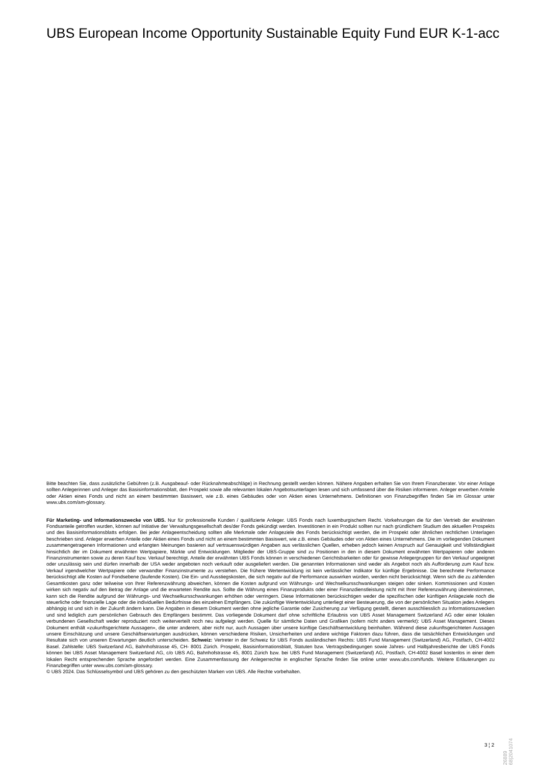UBS European Income Opportunity Sustainable Equity Fund EUR K-1-acc
Bitte beachten Sie, dass zusätzliche Gebühren (z.B. Ausgabeauf- oder Rücknahmeabschläge) in Rechnung gestellt werden können. Nähere Angaben erhalten Sie von Ihrem Finanzberater. Vor einer Anlage sollten Anlegerinnen und Anleger das Basisinformationsblatt, den Prospekt sowie alle relevanten lokalen Angebotsunterlagen lesen und sich umfassend über die Risiken informieren. Anleger erwerben Anteile oder Aktien eines Fonds und nicht an einem bestimmten Basiswert, wie z.B. eines Gebäudes oder von Aktien eines Unternehmens. Definitionen von Finanzbegriffen finden Sie im Glossar unter www.ubs.com/am-glossary.
Für Marketing- und Informationszwecke von UBS. Nur für professionelle Kunden / qualifizierte Anleger. UBS Fonds nach luxemburgischem Recht. Vorkehrungen die für den Vertrieb der erwähnten Fondsanteile getroffen wurden, können auf Initiative der Verwaltungsgesellschaft des/der Fonds gekündigt werden. Investitionen in ein Produkt sollten nur nach gründlichem Studium des aktuellen Prospekts und des Basisinformationsblatts erfolgen. Bei jeder Anlageentscheidung sollten alle Merkmale oder Anlageziele des Fonds berücksichtigt werden, die im Prospekt oder ähnlichen rechtlichen Unterlagen beschrieben sind. Anleger erwerben Anteile oder Aktien eines Fonds und nicht an einem bestimmten Basiswert, wie z.B. eines Gebäudes oder von Aktien eines Unternehmens. Die im vorliegenden Dokument zusammengetragenen Informationen und erlangten Meinungen basieren auf vertrauenswürdigen Angaben aus verlässlichen Quellen, erheben jedoch keinen Anspruch auf Genauigkeit und Vollständigkeit hinsichtlich der im Dokument erwähnten Wertpapiere, Märkte und Entwicklungen. Mitglieder der UBS-Gruppe sind zu Positionen in den in diesem Dokument erwähnten Wertpapieren oder anderen Finanzinstrumenten sowie zu deren Kauf bzw. Verkauf berechtigt. Anteile der erwähnten UBS Fonds können in verschiedenen Gerichtsbarkeiten oder für gewisse Anlegergruppen für den Verkauf ungeeignet oder unzulässig sein und dürfen innerhalb der USA weder angeboten noch verkauft oder ausgeliefert werden. Die genannten Informationen sind weder als Angebot noch als Aufforderung zum Kauf bzw. Verkauf irgendwelcher Wertpapiere oder verwandter Finanzinstrumente zu verstehen. Die frühere Wertentwicklung ist kein verlässlicher Indikator für künftige Ergebnisse. Die berechnete Performance berücksichtigt alle Kosten auf Fondsebene (laufende Kosten). Die Ein- und Ausstiegskosten, die sich negativ auf die Performance auswirken würden, werden nicht berücksichtigt. Wenn sich die zu zahlenden Gesamtkosten ganz oder teilweise von Ihrer Referenzwährung abweichen, können die Kosten aufgrund von Währungs- und Wechselkursschwankungen steigen oder sinken. Kommissionen und Kosten wirken sich negativ auf den Betrag der Anlage und die erwarteten Rendite aus. Sollte die Währung eines Finanzprodukts oder einer Finanzdienstleistung nicht mit Ihrer Referenzwährung übereinstimmen, kann sich die Rendite aufgrund der Währungs- und Wechselkursschwankungen erhöhen oder verringern. Diese Informationen berücksichtigen weder die spezifischen oder künftigen Anlageziele noch die steuerliche oder finanzielle Lage oder die individuellen Bedürfnisse des einzelnen Empfängers. Die zukünftige Wertentwicklung unterliegt einer Besteuerung, die von der persönlichen Situation jedes Anlegers abhängig ist und sich in der Zukunft ändern kann. Die Angaben in diesem Dokument werden ohne jegliche Garantie oder Zusicherung zur Verfügung gestellt, dienen ausschliesslich zu Informationszwecken und sind lediglich zum persönlichen Gebrauch des Empfängers bestimmt. Das vorliegende Dokument darf ohne schriftliche Erlaubnis von UBS Asset Management Switzerland AG oder einer lokalen verbundenen Gesellschaft weder reproduziert noch weiterverteilt noch neu aufgelegt werden. Quelle für sämtliche Daten und Grafiken (sofern nicht anders vermerkt): UBS Asset Management. Dieses Dokument enthält «zukunftsgerichtete Aussagen», die unter anderem, aber nicht nur, auch Aussagen über unsere künftige Geschäftsentwicklung beinhalten. Während diese zukunftsgerichteten Aussagen unsere Einschätzung und unsere Geschäftserwartungen ausdrücken, können verschiedene Risiken, Unsicherheiten und andere wichtige Faktoren dazu führen, dass die tatsächlichen Entwicklungen und Resultate sich von unseren Erwartungen deutlich unterscheiden. Schweiz: Vertreter in der Schweiz für UBS Fonds ausländischen Rechts: UBS Fund Management (Switzerland) AG, Postfach, CH-4002 Basel. Zahlstelle: UBS Switzerland AG, Bahnhofstrasse 45, CH- 8001 Zürich. Prospekt, Basisinformationsblatt, Statuten bzw. Vertragsbedingungen sowie Jahres- und Halbjahresberichte der UBS Fonds können bei UBS Asset Management Switzerland AG, c/o UBS AG, Bahnhofstrasse 45, 8001 Zürich bzw. bei UBS Fund Management (Switzerland) AG, Postfach, CH-4002 Basel kostenlos in einer dem lokalen Recht entsprechenden Sprache angefordert werden. Eine Zusammenfassung der Anlegerrechte in englischer Sprache finden Sie online unter www.ubs.com/funds. Weitere Erläuterungen zu Finanzbegriffen unter www.ubs.com/am-glossary.
© UBS 2024. Das Schlüsselsymbol und UBS gehören zu den geschützten Marken von UBS. Alle Rechte vorbehalten.
26889​68|2041074
3 ¦ 2